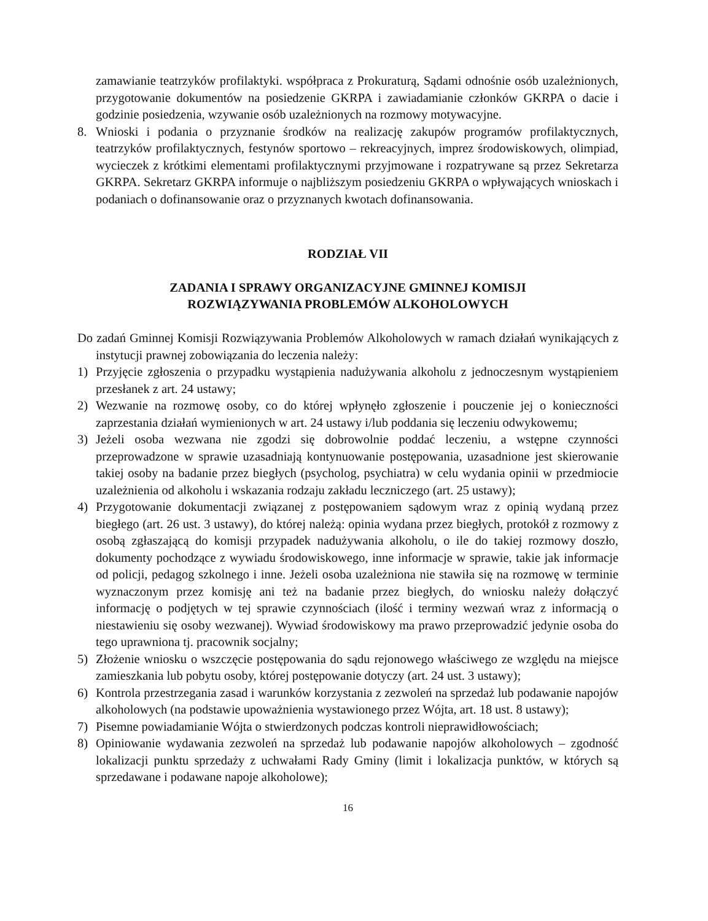zamawianie teatrzyków profilaktyki. współpraca z Prokuraturą, Sądami odnośnie osób uzależnionych, przygotowanie dokumentów na posiedzenie GKRPA i zawiadamianie członków GKRPA o dacie i godzinie posiedzenia, wzywanie osób uzależnionych na rozmowy motywacyjne.
8. Wnioski i podania o przyznanie środków na realizację zakupów programów profilaktycznych, teatrzyków profilaktycznych, festynów sportowo – rekreacyjnych, imprez środowiskowych, olimpiad, wycieczek z krótkimi elementami profilaktycznymi przyjmowane i rozpatrywane są przez Sekretarza GKRPA. Sekretarz GKRPA informuje o najbliższym posiedzeniu GKRPA o wpływających wnioskach i podaniach o dofinansowanie oraz o przyznanych kwotach dofinansowania.
RODZIAŁ VII
ZADANIA I SPRAWY ORGANIZACYJNE GMINNEJ KOMISJI
ROZWIĄZYWANIA PROBLEMÓW ALKOHOLOWYCH
Do zadań Gminnej Komisji Rozwiązywania Problemów Alkoholowych w ramach działań wynikających z instytucji prawnej zobowiązania do leczenia należy:
1) Przyjęcie zgłoszenia o przypadku wystąpienia nadużywania alkoholu z jednoczesnym wystąpieniem przesłanek z art. 24 ustawy;
2) Wezwanie na rozmowę osoby, co do której wpłynęło zgłoszenie i pouczenie jej o konieczności zaprzestania działań wymienionych w art. 24 ustawy i/lub poddania się leczeniu odwykowemu;
3) Jeżeli osoba wezwana nie zgodzi się dobrowolnie poddać leczeniu, a wstępne czynności przeprowadzone w sprawie uzasadniają kontynuowanie postępowania, uzasadnione jest skierowanie takiej osoby na badanie przez biegłych (psycholog, psychiatra) w celu wydania opinii w przedmiocie uzależnienia od alkoholu i wskazania rodzaju zakładu leczniczego (art. 25 ustawy);
4) Przygotowanie dokumentacji związanej z postępowaniem sądowym wraz z opinią wydaną przez biegłego (art. 26 ust. 3 ustawy), do której należą: opinia wydana przez biegłych, protokół z rozmowy z osobą zgłaszającą do komisji przypadek nadużywania alkoholu, o ile do takiej rozmowy doszło, dokumenty pochodzące z wywiadu środowiskowego, inne informacje w sprawie, takie jak informacje od policji, pedagog szkolnego i inne. Jeżeli osoba uzależniona nie stawiła się na rozmowę w terminie wyznaczonym przez komisję ani też na badanie przez biegłych, do wniosku należy dołączyć informację o podjętych w tej sprawie czynnościach (ilość i terminy wezwań wraz z informacją o niestawieniu się osoby wezwanej). Wywiad środowiskowy ma prawo przeprowadzić jedynie osoba do tego uprawniona tj. pracownik socjalny;
5) Złożenie wniosku o wszczęcie postępowania do sądu rejonowego właściwego ze względu na miejsce zamieszkania lub pobytu osoby, której postępowanie dotyczy (art. 24 ust. 3 ustawy);
6) Kontrola przestrzegania zasad i warunków korzystania z zezwoleń na sprzedaż lub podawanie napojów alkoholowych (na podstawie upoważnienia wystawionego przez Wójta, art. 18 ust. 8 ustawy);
7) Pisemne powiadamianie Wójta o stwierdzonych podczas kontroli nieprawidłowościach;
8) Opiniowanie wydawania zezwoleń na sprzedaż lub podawanie napojów alkoholowych – zgodność lokalizacji punktu sprzedaży z uchwałami Rady Gminy (limit i lokalizacja punktów, w których są sprzedawane i podawane napoje alkoholowe);
16